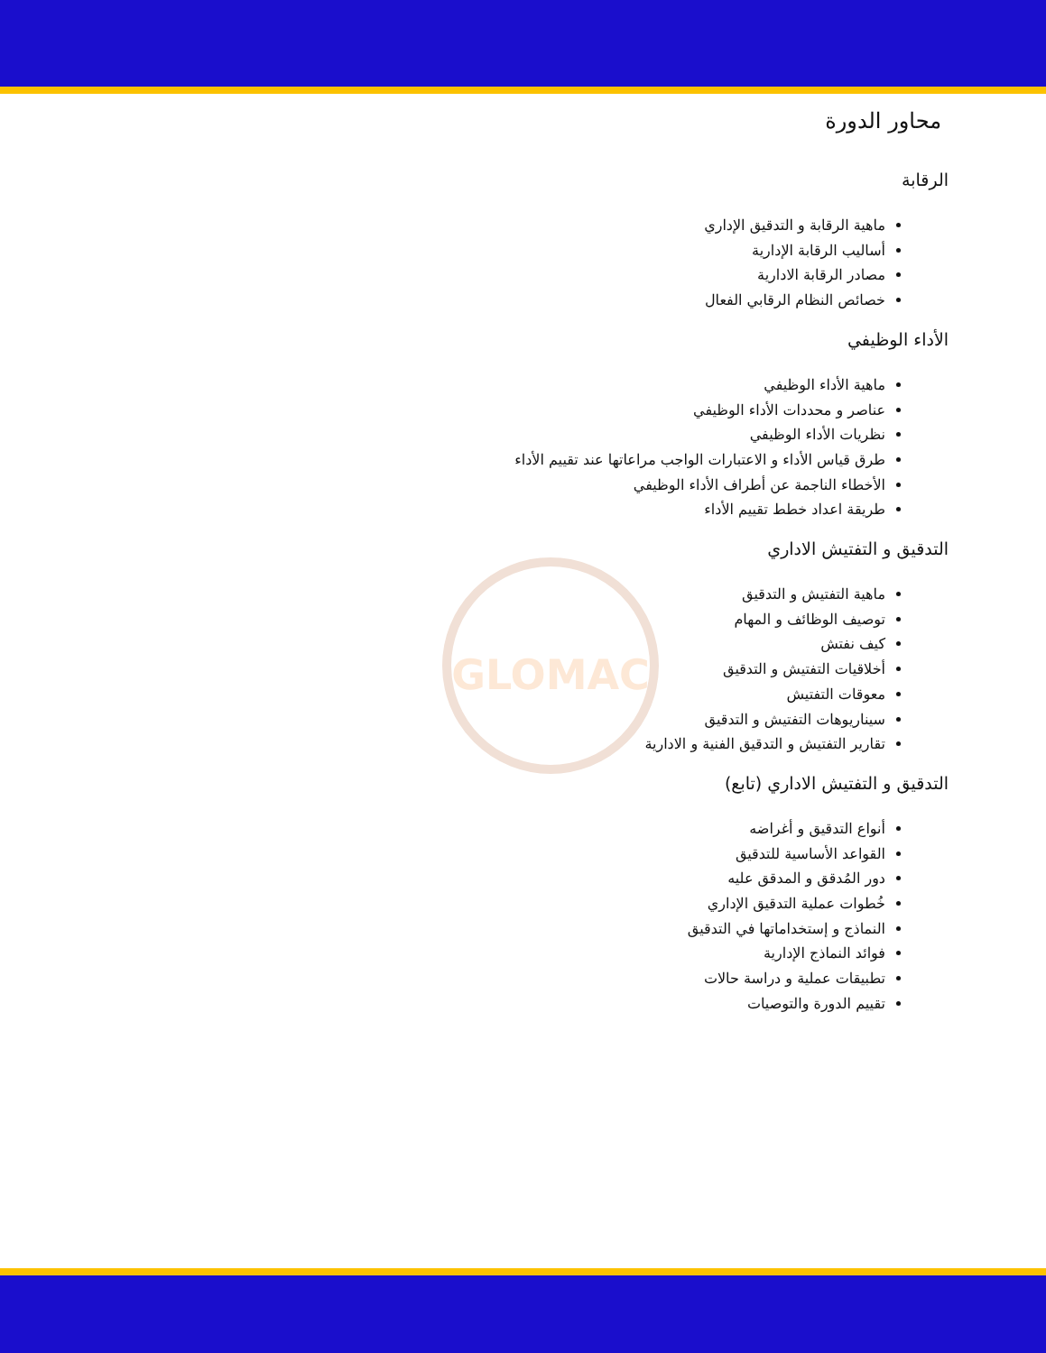GLOMAC
محاور الدورة
الرقابة
ماهية الرقابة و التدقيق الإداري
أساليب الرقابة الإدارية
مصادر الرقابة الادارية
خصائص النظام الرقابي الفعال
الأداء الوظيفي
ماهية الأداء الوظيفي
عناصر و محددات الأداء الوظيفي
نظريات الأداء الوظيفي
طرق قياس الأداء و الاعتبارات الواجب مراعاتها عند تقييم الأداء
الأخطاء الناجمة عن أطراف الأداء الوظيفي
طريقة اعداد خطط تقييم الأداء
التدقيق و التفتيش الاداري
ماهية التفتيش و التدقيق
توصيف الوظائف و المهام
كيف نفتش
أخلاقيات التفتيش و التدقيق
معوقات التفتيش
سيناريوهات التفتيش و التدقيق
تقارير التفتيش و التدقيق الفنية و الادارية
التدقيق و التفتيش الاداري (تابع)
أنواع التدقيق و أغراضه
القواعد الأساسية للتدقيق
دور المُدقق و المدقق عليه
خُطوات عملية التدقيق الإداري
النماذج و إستخداماتها في التدقيق
فوائد النماذج الإدارية
تطبيقات عملية و دراسة حالات
تقييم الدورة والتوصيات